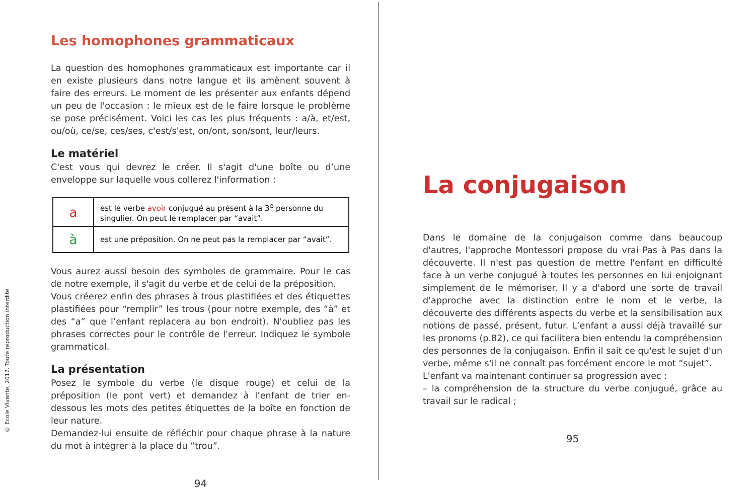© Ecole Vivante, 2017. Toute reproduction interdite
Les homophones grammaticaux
La question des homophones grammaticaux est importante car il en existe plusieurs dans notre langue et ils amènent souvent à faire des erreurs. Le moment de les présenter aux enfants dépend un peu de l'occasion : le mieux est de le faire lorsque le problème se pose précisément. Voici les cas les plus fréquents : a/à, et/est, ou/où, ce/se, ces/ses, c'est/s'est, on/ont, son/sont, leur/leurs.
Le matériel
C'est vous qui devrez le créer. Il s'agit d'une boîte ou d’une enveloppe sur laquelle vous collerez l'information :
| a | est le verbe avoir conjugué au présent à la 3<sup>e</sup> personne du singulier. On peut le remplacer par “avait”. |
| à | est une préposition. On ne peut pas la remplacer par “avait”. |
Vous aurez aussi besoin des symboles de grammaire. Pour le cas de notre exemple, il s'agit du verbe et de celui de la préposition.
Vous créerez enfin des phrases à trous plastifiées et des étiquettes plastifiées pour “remplir” les trous (pour notre exemple, des “à” et des “a” que l’enfant replacera au bon endroit). N'oubliez pas les phrases correctes pour le contrôle de l'erreur. Indiquez le symbole grammatical.
La présentation
Posez le symbole du verbe (le disque rouge) et celui de la préposition (le pont vert) et demandez à l’enfant de trier en-dessous les mots des petites étiquettes de la boîte en fonction de leur nature.
Demandez-lui ensuite de réfléchir pour chaque phrase à la nature du mot à intégrer à la place du “trou”.
94
La conjugaison
Dans le domaine de la conjugaison comme dans beaucoup d'autres, l'approche Montessori propose du vrai Pas à Pas dans la découverte. Il n'est pas question de mettre l'enfant en difficulté face à un verbe conjugué à toutes les personnes en lui enjoignant simplement de le mémoriser. Il y a d'abord une sorte de travail d'approche avec la distinction entre le nom et le verbe, la découverte des différents aspects du verbe et la sensibilisation aux notions de passé, présent, futur. L’enfant a aussi déjà travaillé sur les pronoms (p.82), ce qui facilitera bien entendu la compréhension des personnes de la conjugaison. Enfin il sait ce qu'est le sujet d'un verbe, même s'il ne connaît pas forcément encore le mot “sujet”.
L'enfant va maintenant continuer sa progression avec :
– la compréhension de la structure du verbe conjugué, grâce au travail sur le radical ;
95